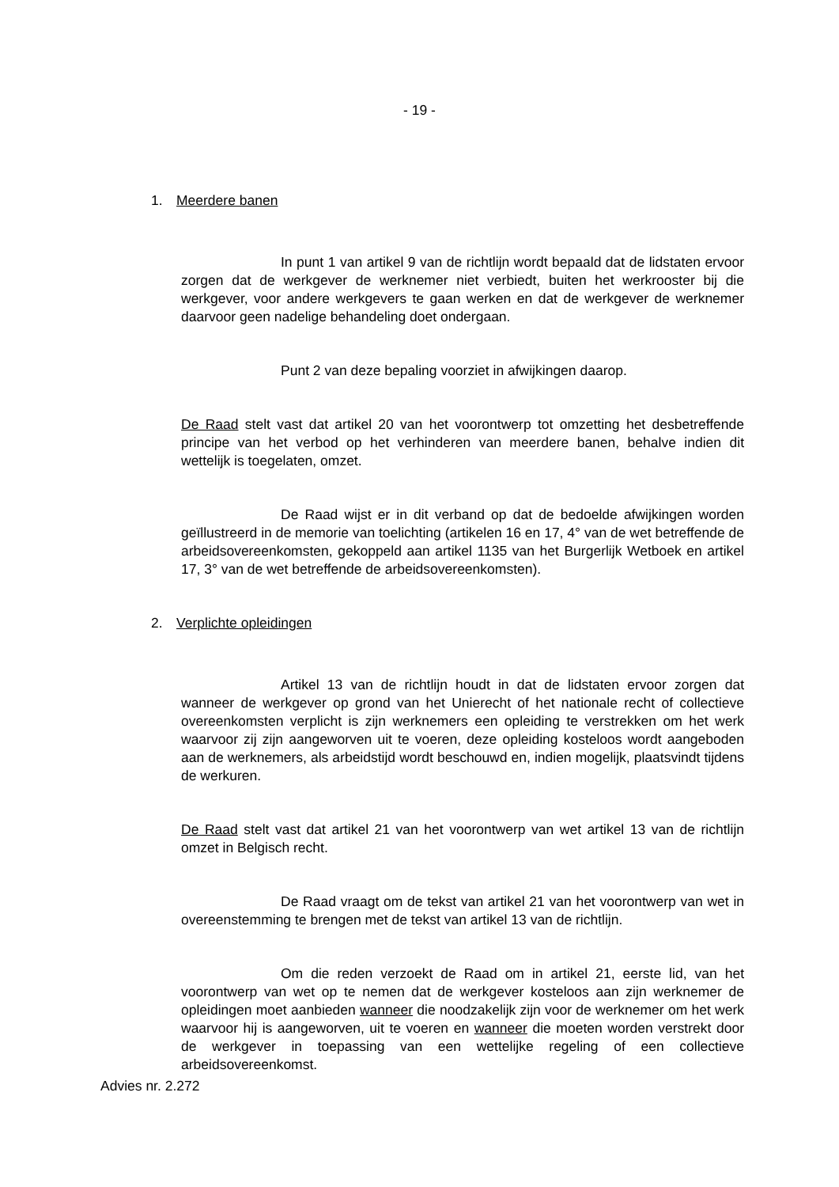- 19 -
1. Meerdere banen
In punt 1 van artikel 9 van de richtlijn wordt bepaald dat de lidstaten ervoor zorgen dat de werkgever de werknemer niet verbiedt, buiten het werkrooster bij die werkgever, voor andere werkgevers te gaan werken en dat de werkgever de werknemer daarvoor geen nadelige behandeling doet ondergaan.
Punt 2 van deze bepaling voorziet in afwijkingen daarop.
De Raad stelt vast dat artikel 20 van het voorontwerp tot omzetting het desbetreffende principe van het verbod op het verhinderen van meerdere banen, behalve indien dit wettelijk is toegelaten, omzet.
De Raad wijst er in dit verband op dat de bedoelde afwijkingen worden geïllustreerd in de memorie van toelichting (artikelen 16 en 17, 4° van de wet betreffende de arbeidsovereenkomsten, gekoppeld aan artikel 1135 van het Burgerlijk Wetboek en artikel 17, 3° van de wet betreffende de arbeidsovereenkomsten).
2. Verplichte opleidingen
Artikel 13 van de richtlijn houdt in dat de lidstaten ervoor zorgen dat wanneer de werkgever op grond van het Unierecht of het nationale recht of collectieve overeenkomsten verplicht is zijn werknemers een opleiding te verstrekken om het werk waarvoor zij zijn aangeworven uit te voeren, deze opleiding kosteloos wordt aangeboden aan de werknemers, als arbeidstijd wordt beschouwd en, indien mogelijk, plaatsvindt tijdens de werkuren.
De Raad stelt vast dat artikel 21 van het voorontwerp van wet artikel 13 van de richtlijn omzet in Belgisch recht.
De Raad vraagt om de tekst van artikel 21 van het voorontwerp van wet in overeenstemming te brengen met de tekst van artikel 13 van de richtlijn.
Om die reden verzoekt de Raad om in artikel 21, eerste lid, van het voorontwerp van wet op te nemen dat de werkgever kosteloos aan zijn werknemer de opleidingen moet aanbieden wanneer die noodzakelijk zijn voor de werknemer om het werk waarvoor hij is aangeworven, uit te voeren en wanneer die moeten worden verstrekt door de werkgever in toepassing van een wettelijke regeling of een collectieve arbeidsovereenkomst.
Advies nr. 2.272